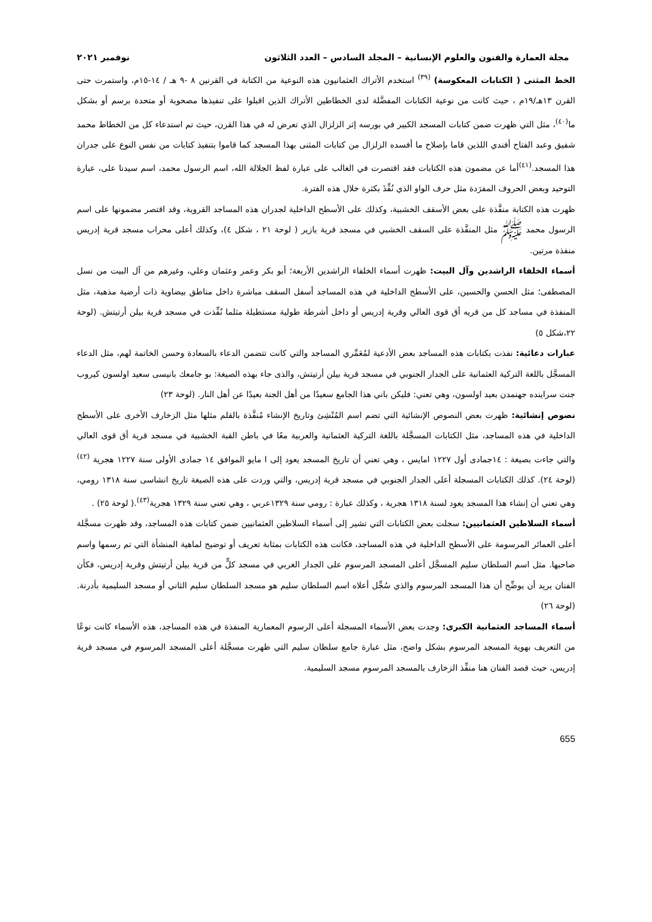مجلة العمارة والفنون والعلوم الإنسانية – المجلد السادس – العدد الثلاثون نوفمبر ٢٠٢١
الخط المثنى ( الكتابات المعكوسة) <sup>(٣٩)</sup> استخدم الأتراك العثمانيون هذه النوعية من الكتابة في القرنين ٨ -٩ هـ / ١٤-١٥م، واستمرت حتى القرن ١٣هـ/١٩م ، حيث كانت من نوعية الكتابات المفضَّلة لدى الخطاطين الأتراك الذين اقبلوا على تنفيذها مصحوبة أو متحدة برسم أو بشكل ما<sup>(٤٠)</sup>، مثل التي ظهرت ضمن كتابات المسجد الكبير في بورسه إثر الزلزال الذي تعرض له في هذا القرن، حيث تم استدعاء كل من الخطاط محمد شفيق وعبد الفتاح أفندي اللذين قاما بإصلاح ما أفسده الزلزال من كتابات المثنى بهذا المسجد كما قاموا بتنفيذ كتابات من نفس النوع على جدران هذا المسجد.<sup>(٤١)</sup>أما عن مضمون هذه الكتابات فقد اقتصرت في الغالب على عبارة لفظ الجلالة الله، اسم الرسول محمد، اسم سيدنا على، عبارة التوحيد وبعض الحروف المفرَدة مثل حرف الواو الذي نُفِّذَ بكثرة خلال هذه الفترة.
ظهرت هذه الكتابة منفَّذة على بعض الأسقف الخشبية، وكذلك على الأسطح الداخلية لجدران هذه المساجد القروية، وقد اقتصر مضمونها على اسم الرسول محمد ﷺ مثل المنفَّذة على السقف الخشبي في مسجد قرية يازير ( لوحة ٢١ ، شكل ٤)، وكذلك أعلى محراب مسجد قرية إدريس منفذة مرتين.
أسماء الخلفاء الراشدين وآل البيت: ظهرت أسماء الخلفاء الراشدين الأربعة؛ أبو بكر وعمر وعثمان وعلي، وغيرهم من آل البيت من نسل المصطفى؛ مثل الحسن والحسين، على الأسطح الداخلية في هذه المساجد أسفل السقف مباشرة داخل مناطق بيضاوية ذات أرضية مذهبة، مثل المنفذة في مساجد كل من قريه أق قوى العالي وقرية إدريس أو داخل أشرطة طولية مستطيلة مثلما نُفِّذت في مسجد قرية بيلن أرتيتش. (لوحة ٢٢،شكل ٥)
عبارات دعائية: نفذت بكتابات هذه المساجد بعض الأدعية لمُعَمِّري المساجد والتي كانت تتضمن الدعاء بالسعادة وحسن الخاتمة لهم، مثل الدعاء المسجَّل باللغة التركية العثمانية على الجدار الجنوبي في مسجد قرية بيلن أرتيتش، والذى جاء بهذه الصيغة: بو جامعك بانيسى سعيد اولسون كيروب جنت سراينده جهنمدن بعيد اولسون، وهي تعني: فليكن باني هذا الجامع سعيدًا من أهل الجنة بعيدًا عن أهل النار. (لوحة ٢٣)
نصوص إنشائية: ظهرت بعض النصوص الإنشائية التي تضم اسم المُنْشِئ وتاريخ الإنشاء مُنفَّذة بالقلم مثلها مثل الزخارف الأخرى على الأسطح الداخلية في هذه المساجد، مثل الكتابات المسجَّلة باللغة التركية العثمانية والعربية معًا في باطن القبة الخشبية في مسجد قرية أق قوى العالي والتي جاءت بصيغة : ١٤جمادى أول ١٢٢٧ امايس ، وهي تعني أن تاريخ المسجد يعود إلى ا مايو الموافق ١٤ جمادى الأولى سنة ١٢٢٧ هجرية <sup>(٤٢)</sup> (لوحة ٢٤). كذلك الكتابات المسجلة أعلى الجدار الجنوبي في مسجد قرية إدريس، والتي وردت على هذه الصيغة تاريخ انشاسى سنة ١٣١٨ رومي، وهي تعني أن إنشاء هذا المسجد يعود لسنة ١٣١٨ هجرية ، وكذلك عبارة : رومي سنة ١٣٢٩عربي ، وهي تعني سنة ١٣٢٩ هجرية<sup>(٤٣)</sup>.( لوحة ٢٥) .
أسماء السلاطين العثمانيين: سجلت بعض الكتابات التي تشير إلى أسماء السلاطين العثمانيين ضمن كتابات هذه المساجد، وقد ظهرت مسجَّلة أعلى العمائر المرسومة على الأسطح الداخلية في هذه المساجد، فكانت هذه الكتابات بمثابة تعريف أو توضيح لماهية المنشأة التي تم رسمها واسم صاحبها. مثل اسم السلطان سليم المسجَّل أعلى المسجد المرسوم على الجدار الغربي في مسجد كلٍّ من قرية بيلن أرتيتش وقرية إدريس، فكأن الفنان يريد أن يوضِّح أن هذا المسجد المرسوم والذي سُجِّل أعلاه اسم السلطان سليم هو مسجد السلطان سليم الثاني أو مسجد السليمية بأدرنة. (لوحة ٢٦)
أسماء المساجد العثمانية الكبرى: وجدت بعض الأسماء المسجلة أعلى الرسوم المعمارية المنفذة في هذه المساجد، هذه الأسماء كانت نوعًا من التعريف بهوية المسجد المرسوم بشكل واضح، مثل عبارة جامع سلطان سليم التي ظهرت مسجَّلة أعلى المسجد المرسوم في مسجد قرية إدريس، حيث قصد الفنان هنا منفِّذ الزخارف بالمسجد المرسوم مسجد السليمية.
655